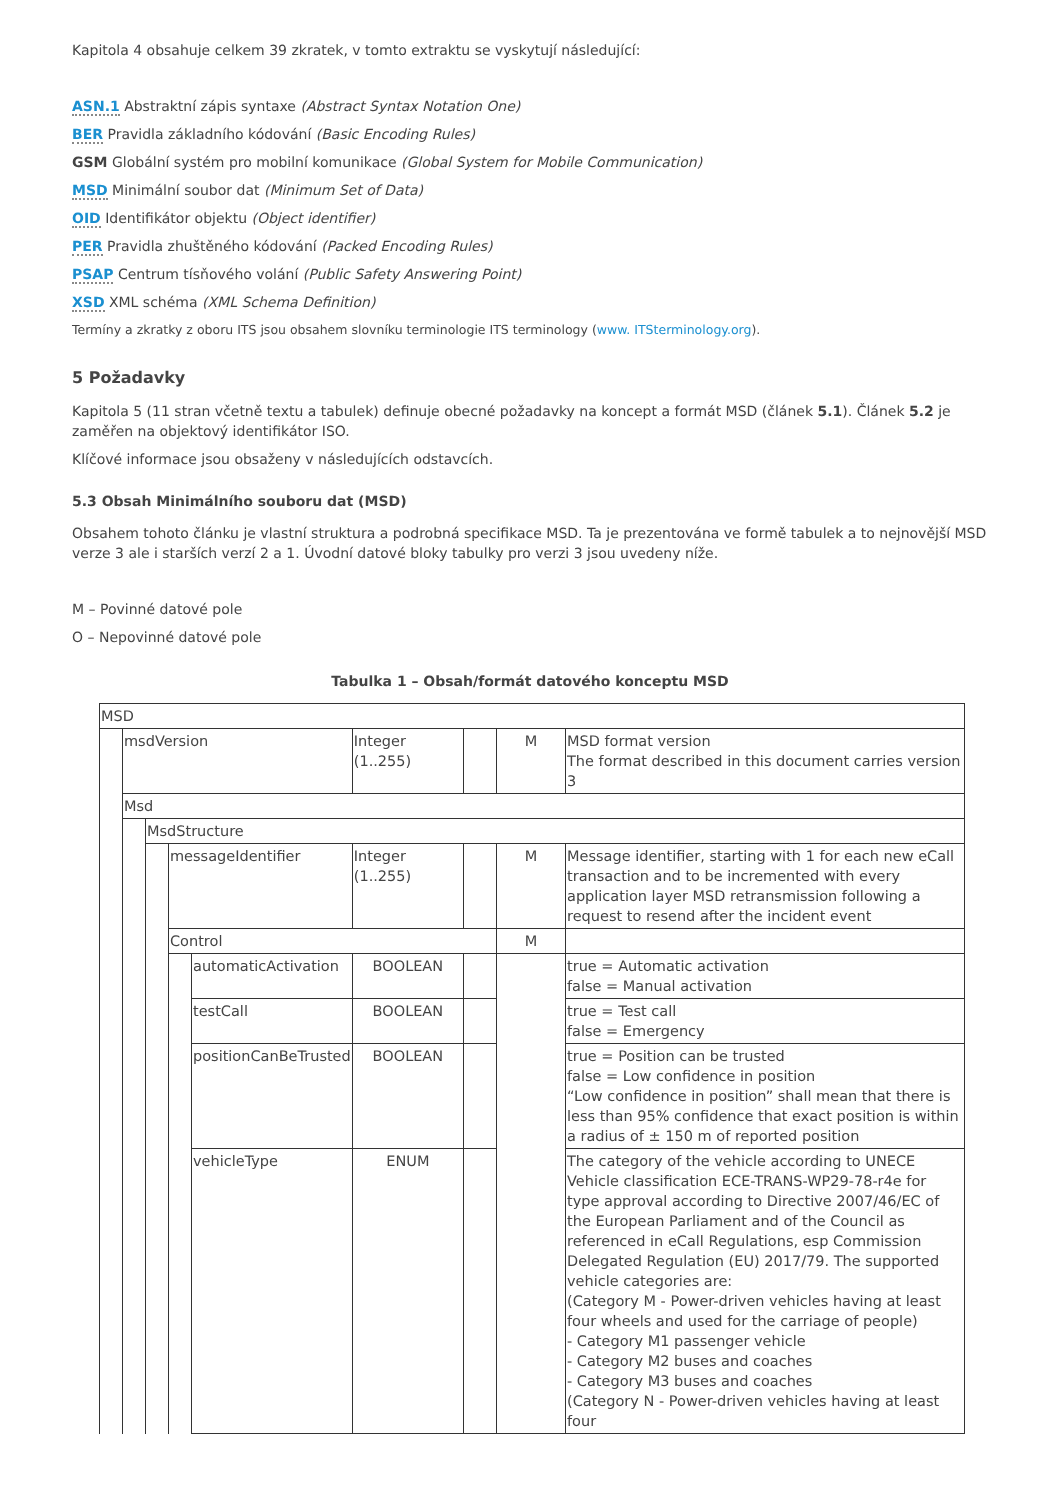Kapitola 4 obsahuje celkem 39 zkratek, v tomto extraktu se vyskytují následující:
ASN.1 Abstraktní zápis syntaxe (Abstract Syntax Notation One)
BER Pravidla základního kódování (Basic Encoding Rules)
GSM Globální systém pro mobilní komunikace (Global System for Mobile Communication)
MSD Minimální soubor dat (Minimum Set of Data)
OID Identifikátor objektu (Object identifier)
PER Pravidla zhuštěného kódování (Packed Encoding Rules)
PSAP Centrum tísňového volání (Public Safety Answering Point)
XSD XML schéma (XML Schema Definition)
Termíny a zkratky z oboru ITS jsou obsahem slovníku terminologie ITS terminology (www. ITSterminology.org).
5 Požadavky
Kapitola 5 (11 stran včetně textu a tabulek) definuje obecné požadavky na koncept a formát MSD (článek 5.1). Článek 5.2 je zaměřen na objektový identifikátor ISO.
Klíčové informace jsou obsaženy v následujících odstavcích.
5.3 Obsah Minimálního souboru dat (MSD)
Obsahem tohoto článku je vlastní struktura a podrobná specifikace MSD. Ta je prezentována ve formě tabulek a to nejnovější MSD verze 3 ale i starších verzí 2 a 1. Úvodní datové bloky tabulky pro verzi 3 jsou uvedeny níže.
M – Povinné datové pole
O – Nepovinné datové pole
Tabulka 1 – Obsah/formát datového konceptu MSD
| MSD | | | | | | | | |
| | msdVersion | | | | Integer (1..255) | | M | MSD format version The format described in this document carries version 3 |
| | Msd | | | | | | | |
| | | MsdStructure | | | | | | |
| | | | messageIdentifier | | Integer (1..255) | | M | Message identifier, starting with 1 for each new eCall transaction and to be incremented with every application layer MSD retransmission following a request to resend after the incident event |
| | | | Control | | | | M | |
| | | | | automaticActivation | BOOLEAN | | | true = Automatic activation false = Manual activation |
| | | | | testCall | BOOLEAN | | | true = Test call false = Emergency |
| | | | | positionCanBeTrusted | BOOLEAN | | | true = Position can be trusted false = Low confidence in position “Low confidence in position” shall mean that there is less than 95% confidence that exact position is within a radius of ± 150 m of reported position |
| | | | | vehicleType | ENUM | | | The category of the vehicle according to UNECE Vehicle classification ECE-TRANS-WP29-78-r4e for type approval according to Directive 2007/46/EC of the European Parliament and of the Council as referenced in eCall Regulations, esp Commission Delegated Regulation (EU) 2017/79. The supported vehicle categories are: (Category M - Power-driven vehicles having at least four wheels and used for the carriage of people) - Category M1 passenger vehicle - Category M2 buses and coaches - Category M3 buses and coaches (Category N - Power-driven vehicles having at least four |